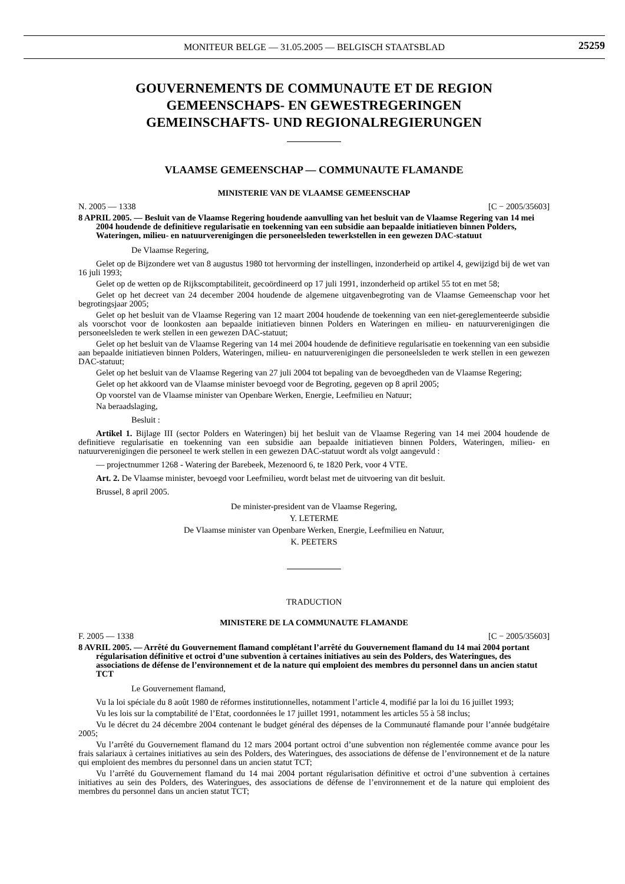MONITEUR BELGE — 31.05.2005 — BELGISCH STAATSBLAD
25259
GOUVERNEMENTS DE COMMUNAUTE ET DE REGION
GEMEENSCHAPS- EN GEWESTREGERINGEN
GEMEINSCHAFTS- UND REGIONALREGIERUNGEN
VLAAMSE GEMEENSCHAP — COMMUNAUTE FLAMANDE
MINISTERIE VAN DE VLAAMSE GEMEENSCHAP
N. 2005 — 1338 [C − 2005/35603]
8 APRIL 2005. — Besluit van de Vlaamse Regering houdende aanvulling van het besluit van de Vlaamse Regering van 14 mei 2004 houdende de definitieve regularisatie en toekenning van een subsidie aan bepaalde initiatieven binnen Polders, Wateringen, milieu- en natuurverenigingen die personeelsleden tewerkstellen in een gewezen DAC-statuut
De Vlaamse Regering,
Gelet op de Bijzondere wet van 8 augustus 1980 tot hervorming der instellingen, inzonderheid op artikel 4, gewijzigd bij de wet van 16 juli 1993;
Gelet op de wetten op de Rijkscomptabiliteit, gecoördineerd op 17 juli 1991, inzonderheid op artikel 55 tot en met 58;
Gelet op het decreet van 24 december 2004 houdende de algemene uitgavenbegroting van de Vlaamse Gemeenschap voor het begrotingsjaar 2005;
Gelet op het besluit van de Vlaamse Regering van 12 maart 2004 houdende de toekenning van een niet-gereglementeerde subsidie als voorschot voor de loonkosten aan bepaalde initiatieven binnen Polders en Wateringen en milieu- en natuurverenigingen die personeelsleden te werk stellen in een gewezen DAC-statuut;
Gelet op het besluit van de Vlaamse Regering van 14 mei 2004 houdende de definitieve regularisatie en toekenning van een subsidie aan bepaalde initiatieven binnen Polders, Wateringen, milieu- en natuurverenigingen die personeelsleden te werk stellen in een gewezen DAC-statuut;
Gelet op het besluit van de Vlaamse Regering van 27 juli 2004 tot bepaling van de bevoegdheden van de Vlaamse Regering;
Gelet op het akkoord van de Vlaamse minister bevoegd voor de Begroting, gegeven op 8 april 2005;
Op voorstel van de Vlaamse minister van Openbare Werken, Energie, Leefmilieu en Natuur;
Na beraadslaging,
Besluit :
Artikel 1. Bijlage III (sector Polders en Wateringen) bij het besluit van de Vlaamse Regering van 14 mei 2004 houdende de definitieve regularisatie en toekenning van een subsidie aan bepaalde initiatieven binnen Polders, Wateringen, milieu- en natuurverenigingen die personeel te werk stellen in een gewezen DAC-statuut wordt als volgt aangevuld :
— projectnummer 1268 - Watering der Barebeek, Mezenoord 6, te 1820 Perk, voor 4 VTE.
Art. 2. De Vlaamse minister, bevoegd voor Leefmilieu, wordt belast met de uitvoering van dit besluit.
Brussel, 8 april 2005.
De minister-president van de Vlaamse Regering,
Y. LETERME
De Vlaamse minister van Openbare Werken, Energie, Leefmilieu en Natuur,
K. PEETERS
TRADUCTION
MINISTERE DE LA COMMUNAUTE FLAMANDE
F. 2005 — 1338 [C − 2005/35603]
8 AVRIL 2005. — Arrêté du Gouvernement flamand complétant l’arrêté du Gouvernement flamand du 14 mai 2004 portant régularisation définitive et octroi d’une subvention à certaines initiatives au sein des Polders, des Wateringues, des associations de défense de l’environnement et de la nature qui emploient des membres du personnel dans un ancien statut TCT
Le Gouvernement flamand,
Vu la loi spéciale du 8 août 1980 de réformes institutionnelles, notamment l’article 4, modifié par la loi du 16 juillet 1993;
Vu les lois sur la comptabilité de l’Etat, coordonnées le 17 juillet 1991, notamment les articles 55 à 58 inclus;
Vu le décret du 24 décembre 2004 contenant le budget général des dépenses de la Communauté flamande pour l’année budgétaire 2005;
Vu l’arrêté du Gouvernement flamand du 12 mars 2004 portant octroi d’une subvention non réglementée comme avance pour les frais salariaux à certaines initiatives au sein des Polders, des Wateringues, des associations de défense de l’environnement et de la nature qui emploient des membres du personnel dans un ancien statut TCT;
Vu l’arrêté du Gouvernement flamand du 14 mai 2004 portant régularisation définitive et octroi d’une subvention à certaines initiatives au sein des Polders, des Wateringues, des associations de défense de l’environnement et de la nature qui emploient des membres du personnel dans un ancien statut TCT;